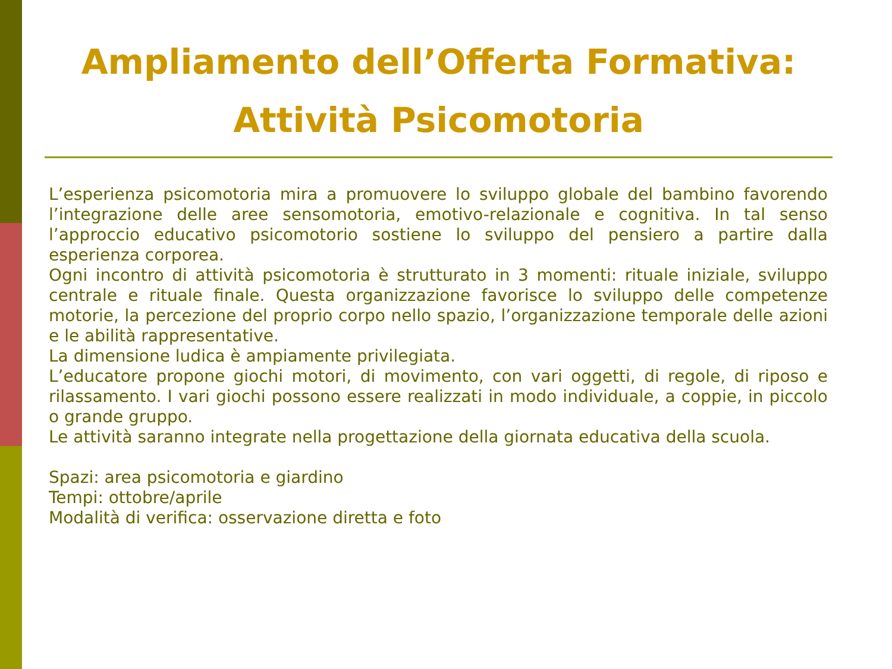Ampliamento dell’Offerta Formativa:
Attività Psicomotoria
L’esperienza psicomotoria mira a promuovere lo sviluppo globale del bambino favorendo l’integrazione delle aree sensomotoria, emotivo-relazionale e cognitiva. In tal senso l’approccio educativo psicomotorio sostiene lo sviluppo del pensiero a partire dalla esperienza corporea.
Ogni incontro di attività psicomotoria è strutturato in 3 momenti: rituale iniziale, sviluppo centrale e rituale finale. Questa organizzazione favorisce lo sviluppo delle competenze motorie, la percezione del proprio corpo nello spazio, l’organizzazione temporale delle azioni e le abilità rappresentative.
La dimensione ludica è ampiamente privilegiata.
L’educatore propone giochi motori, di movimento, con vari oggetti, di regole, di riposo e rilassamento. I vari giochi possono essere realizzati in modo individuale, a coppie, in piccolo o grande gruppo.
Le attività saranno integrate nella progettazione della giornata educativa della scuola.
Spazi: area psicomotoria e giardino
Tempi: ottobre/aprile
Modalità di verifica: osservazione diretta e foto